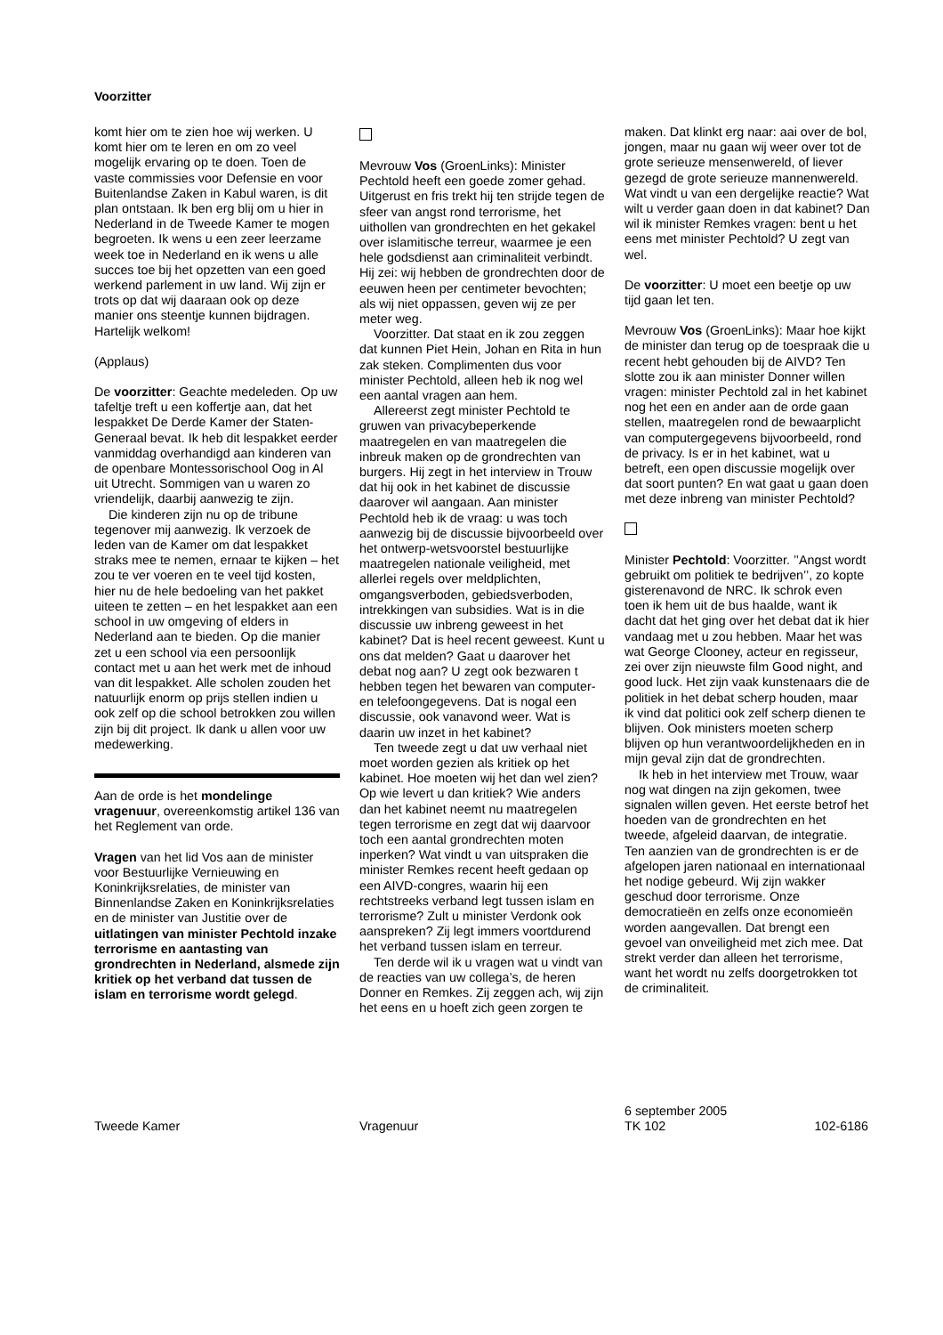Voorzitter
komt hier om te zien hoe wij werken. U komt hier om te leren en om zo veel mogelijk ervaring op te doen. Toen de vaste commissies voor Defensie en voor Buitenlandse Zaken in Kabul waren, is dit plan ontstaan. Ik ben erg blij om u hier in Nederland in de Tweede Kamer te mogen begroeten. Ik wens u een zeer leerzame week toe in Nederland en ik wens u alle succes toe bij het opzetten van een goed werkend parlement in uw land. Wij zijn er trots op dat wij daaraan ook op deze manier ons steentje kunnen bijdragen. Hartelijk welkom!
(Applaus)
De voorzitter: Geachte medeleden. Op uw tafeltje treft u een koffertje aan, dat het lespakket De Derde Kamer der Staten-Generaal bevat. Ik heb dit lespakket eerder vanmiddag overhandigd aan kinderen van de openbare Montessorischool Oog in Al uit Utrecht. Sommigen van u waren zo vriendelijk, daarbij aanwezig te zijn.
Die kinderen zijn nu op de tribune tegenover mij aanwezig. Ik verzoek de leden van de Kamer om dat lespakket straks mee te nemen, ernaar te kijken – het zou te ver voeren en te veel tijd kosten, hier nu de hele bedoeling van het pakket uiteen te zetten – en het lespakket aan een school in uw omgeving of elders in Nederland aan te bieden. Op die manier zet u een school via een persoonlijk contact met u aan het werk met de inhoud van dit lespakket. Alle scholen zouden het natuurlijk enorm op prijs stellen indien u ook zelf op die school betrokken zou willen zijn bij dit project. Ik dank u allen voor uw medewerking.
Aan de orde is het mondelinge vragenuur, overeenkomstig artikel 136 van het Reglement van orde.
Vragen van het lid Vos aan de minister voor Bestuurlijke Vernieuwing en Koninkrijksrelaties, de minister van Binnenlandse Zaken en Koninkrijksrelaties en de minister van Justitie over de uitlatingen van minister Pechtold inzake terrorisme en aantasting van grondrechten in Nederland, alsmede zijn kritiek op het verband dat tussen de islam en terrorisme wordt gelegd.
Mevrouw Vos (GroenLinks): Minister Pechtold heeft een goede zomer gehad. Uitgerust en fris trekt hij ten strijde tegen de sfeer van angst rond terrorisme, het uithollen van grondrechten en het gekakel over islamitische terreur, waarmee je een hele godsdienst aan criminaliteit verbindt. Hij zei: wij hebben de grondrechten door de eeuwen heen per centimeter bevochten; als wij niet oppassen, geven wij ze per meter weg.
Voorzitter. Dat staat en ik zou zeggen dat kunnen Piet Hein, Johan en Rita in hun zak steken. Complimenten dus voor minister Pechtold, alleen heb ik nog wel een aantal vragen aan hem.
Allereerst zegt minister Pechtold te gruwen van privacybeperkende maatregelen en van maatregelen die inbreuk maken op de grondrechten van burgers. Hij zegt in het interview in Trouw dat hij ook in het kabinet de discussie daarover wil aangaan. Aan minister Pechtold heb ik de vraag: u was toch aanwezig bij de discussie bijvoorbeeld over het ontwerp-wetsvoorstel bestuurlijke maatregelen nationale veiligheid, met allerlei regels over meldplichten, omgangsverboden, gebiedsverboden, intrekkingen van subsidies. Wat is in die discussie uw inbreng geweest in het kabinet? Dat is heel recent geweest. Kunt u ons dat melden? Gaat u daarover het debat nog aan? U zegt ook bezwaren t hebben tegen het bewaren van computer- en telefoongegevens. Dat is nogal een discussie, ook vanavond weer. Wat is daarin uw inzet in het kabinet?
Ten tweede zegt u dat uw verhaal niet moet worden gezien als kritiek op het kabinet. Hoe moeten wij het dan wel zien? Op wie levert u dan kritiek? Wie anders dan het kabinet neemt nu maatregelen tegen terrorisme en zegt dat wij daarvoor toch een aantal grondrechten moten inperken? Wat vindt u van uitspraken die minister Remkes recent heeft gedaan op een AIVD-congres, waarin hij een rechtstreeks verband legt tussen islam en terrorisme? Zult u minister Verdonk ook aanspreken? Zij legt immers voortdurend het verband tussen islam en terreur.
Ten derde wil ik u vragen wat u vindt van de reacties van uw collega’s, de heren Donner en Remkes. Zij zeggen ach, wij zijn het eens en u hoeft zich geen zorgen te
maken. Dat klinkt erg naar: aai over de bol, jongen, maar nu gaan wij weer over tot de grote serieuze mensenwereld, of liever gezegd de grote serieuze mannenwereld. Wat vindt u van een dergelijke reactie? Wat wilt u verder gaan doen in dat kabinet? Dan wil ik minister Remkes vragen: bent u het eens met minister Pechtold? U zegt van wel.
De voorzitter: U moet een beetje op uw tijd gaan let ten.
Mevrouw Vos (GroenLinks): Maar hoe kijkt de minister dan terug op de toespraak die u recent hebt gehouden bij de AIVD? Ten slotte zou ik aan minister Donner willen vragen: minister Pechtold zal in het kabinet nog het een en ander aan de orde gaan stellen, maatregelen rond de bewaarplicht van computergegevens bijvoorbeeld, rond de privacy. Is er in het kabinet, wat u betreft, een open discussie mogelijk over dat soort punten? En wat gaat u gaan doen met deze inbreng van minister Pechtold?
Minister Pechtold: Voorzitter. ’’Angst wordt gebruikt om politiek te bedrijven’’, zo kopte gisterenavond de NRC. Ik schrok even toen ik hem uit de bus haalde, want ik dacht dat het ging over het debat dat ik hier vandaag met u zou hebben. Maar het was wat George Clooney, acteur en regisseur, zei over zijn nieuwste film Good night, and good luck. Het zijn vaak kunstenaars die de politiek in het debat scherp houden, maar ik vind dat politici ook zelf scherp dienen te blijven. Ook ministers moeten scherp blijven op hun verantwoordelijkheden en in mijn geval zijn dat de grondrechten.
Ik heb in het interview met Trouw, waar nog wat dingen na zijn gekomen, twee signalen willen geven. Het eerste betrof het hoeden van de grondrechten en het tweede, afgeleid daarvan, de integratie. Ten aanzien van de grondrechten is er de afgelopen jaren nationaal en internationaal het nodige gebeurd. Wij zijn wakker geschud door terrorisme. Onze democratieën en zelfs onze economieën worden aangevallen. Dat brengt een gevoel van onveiligheid met zich mee. Dat strekt verder dan alleen het terrorisme, want het wordt nu zelfs doorgetrokken tot de criminaliteit.
Tweede Kamer Vragenuur
6 september 2005
TK 102
102-6186